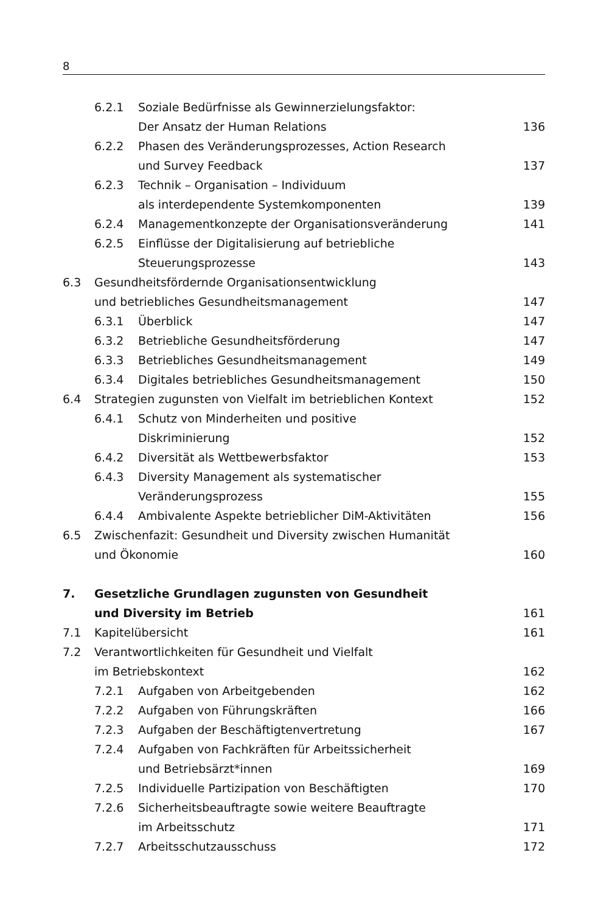8
6.2.1 Soziale Bedürfnisse als Gewinnerzielungsfaktor:
Der Ansatz der Human Relations
136
6.2.2 Phasen des Veränderungsprozesses, Action Research
und Survey Feedback
137
6.2.3 Technik – Organisation – Individuum
als interdependente Systemkomponenten
139
6.2.4 Managementkonzepte der Organisationsveränderung 141
6.2.5 Einflüsse der Digitalisierung auf betriebliche
Steuerungsprozesse
143
6.3 Gesundheitsfördernde Organisationsentwicklung
und betriebliches Gesundheitsmanagement
147
6.3.1 Überblick 147
6.3.2 Betriebliche Gesundheitsförderung 147
6.3.3 Betriebliches Gesundheitsmanagement 149
6.3.4 Digitales betriebliches Gesundheitsmanagement 150
6.4 Strategien zugunsten von Vielfalt im betrieblichen Kontext 152
6.4.1 Schutz von Minderheiten und positive
Diskriminierung
152
6.4.2 Diversität als Wettbewerbsfaktor 153
6.4.3 Diversity Management als systematischer
Veränderungsprozess
155
6.4.4 Ambivalente Aspekte betrieblicher DiM-Aktivitäten 156
6.5 Zwischenfazit: Gesundheit und Diversity zwischen Humanität
und Ökonomie
160
7. Gesetzliche Grundlagen zugunsten von Gesundheit
und Diversity im Betrieb
161
7.1 Kapitelübersicht 161
7.2 Verantwortlichkeiten für Gesundheit und Vielfalt
im Betriebskontext
162
7.2.1 Aufgaben von Arbeitgebenden 162
7.2.2 Aufgaben von Führungskräften 166
7.2.3 Aufgaben der Beschäftigtenvertretung 167
7.2.4 Aufgaben von Fachkräften für Arbeitssicherheit
und Betriebsärzt*innen
169
7.2.5 Individuelle Partizipation von Beschäftigten 170
7.2.6 Sicherheitsbeauftragte sowie weitere Beauftragte
im Arbeitsschutz
171
7.2.7 Arbeitsschutzausschuss 172